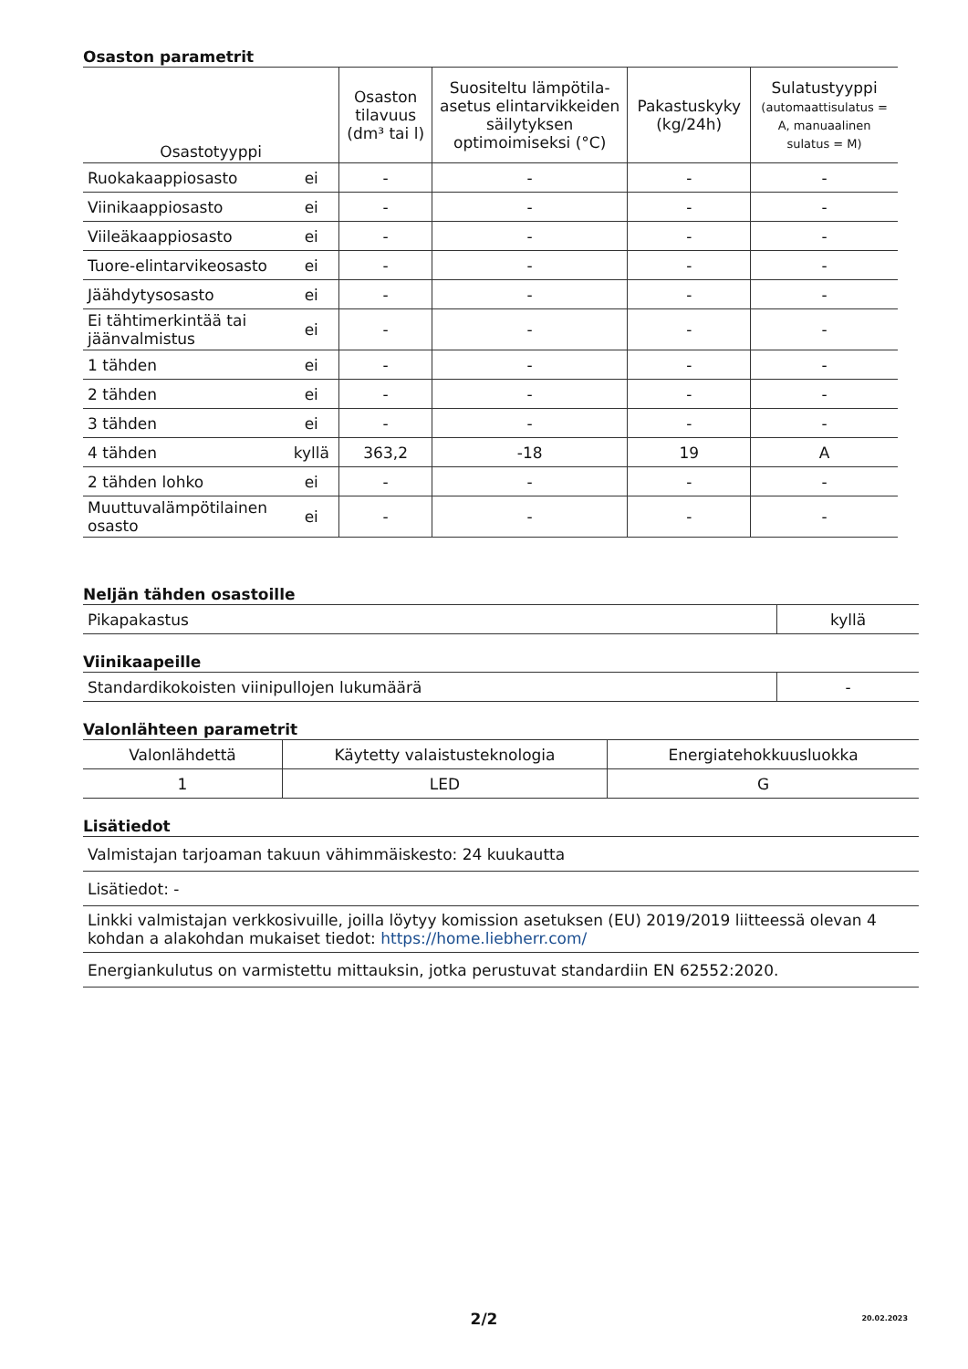Osaston parametrit
| Osastotyyppi | | Osaston tilavuus (dm³ tai l) | Suositeltu lämpötila-asetus elintarvikkeiden säilytyksen optimoimiseksi (°C) | Pakastuskyky (kg/24h) | Sulatustyyppi (automaattisulatus = A, manuaalinen sulatus = M) |
| --- | --- | --- | --- | --- | --- |
| Ruokakaappiosasto | ei | - | - | - | - |
| Viinikaappiosasto | ei | - | - | - | - |
| Viileäkaappiosasto | ei | - | - | - | - |
| Tuore-elintarvikeosasto | ei | - | - | - | - |
| Jäähdytysosasto | ei | - | - | - | - |
| Ei tähtimerkintää tai jäänvalmistus | ei | - | - | - | - |
| 1 tähden | ei | - | - | - | - |
| 2 tähden | ei | - | - | - | - |
| 3 tähden | ei | - | - | - | - |
| 4 tähden | kyllä | 363,2 | -18 | 19 | A |
| 2 tähden lohko | ei | - | - | - | - |
| Muuttuvalämpötilainen osasto | ei | - | - | - | - |
Neljän tähden osastoille
| Pikapakastus | kyllä |
Viinikaapeille
| Standardikokoisten viinipullojen lukumäärä | - |
Valonlähteen parametrit
| Valonlähdettä | Käytetty valaistusteknologia | Energiatehokkuusluokka |
| 1 | LED | G |
Lisätiedot
| Valmistajan tarjoaman takuun vähimmäiskesto: 24 kuukautta |
| Lisätiedot: - |
| Linkki valmistajan verkkosivuille, joilla löytyy komission asetuksen (EU) 2019/2019 liitteessä olevan 4 kohdan a alakohdan mukaiset tiedot: https://home.liebherr.com/ |
| Energiankulutus on varmistettu mittauksin, jotka perustuvat standardiin EN 62552:2020. |
2/2 20.02.2023